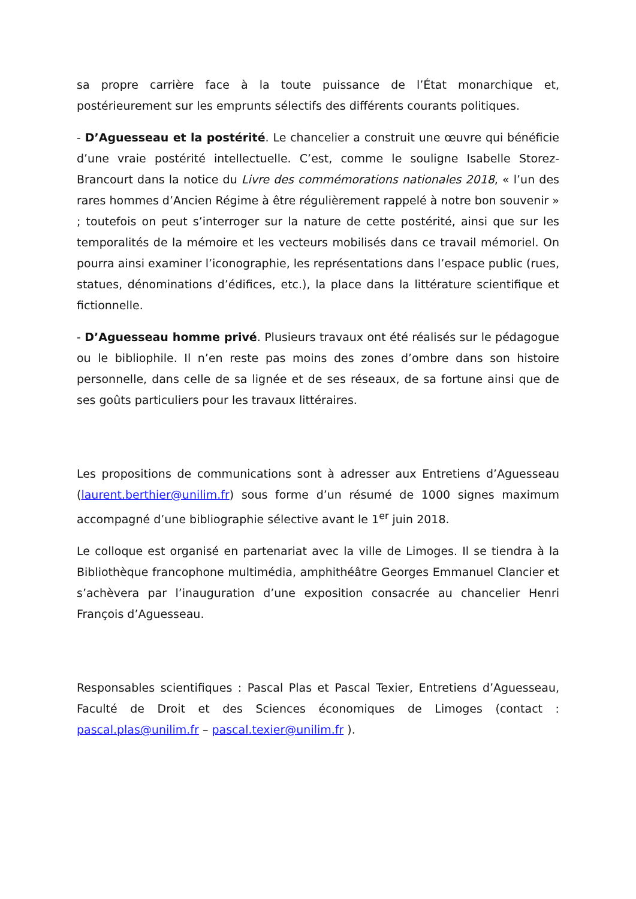sa propre carrière face à la toute puissance de l’État monarchique et, postérieurement sur les emprunts sélectifs des différents courants politiques.
- D’Aguesseau et la postérité. Le chancelier a construit une œuvre qui bénéficie d’une vraie postérité intellectuelle. C’est, comme le souligne Isabelle Storez-Brancourt dans la notice du Livre des commémorations nationales 2018, « l’un des rares hommes d’Ancien Régime à être régulièrement rappelé à notre bon souvenir » ; toutefois on peut s’interroger sur la nature de cette postérité, ainsi que sur les temporalités de la mémoire et les vecteurs mobilisés dans ce travail mémoriel. On pourra ainsi examiner l’iconographie, les représentations dans l’espace public (rues, statues, dénominations d’édifices, etc.), la place dans la littérature scientifique et fictionnelle.
- D’Aguesseau homme privé. Plusieurs travaux ont été réalisés sur le pédagogue ou le bibliophile. Il n’en reste pas moins des zones d’ombre dans son histoire personnelle, dans celle de sa lignée et de ses réseaux, de sa fortune ainsi que de ses goûts particuliers pour les travaux littéraires.
Les propositions de communications sont à adresser aux Entretiens d’Aguesseau (laurent.berthier@unilim.fr) sous forme d’un résumé de 1000 signes maximum accompagné d’une bibliographie sélective avant le 1<sup>er</sup> juin 2018.
Le colloque est organisé en partenariat avec la ville de Limoges. Il se tiendra à la Bibliothèque francophone multimédia, amphithéâtre Georges Emmanuel Clancier et s’achèvera par l’inauguration d’une exposition consacrée au chancelier Henri François d’Aguesseau.
Responsables scientifiques : Pascal Plas et Pascal Texier, Entretiens d’Aguesseau, Faculté de Droit et des Sciences économiques de Limoges (contact : pascal.plas@unilim.fr – pascal.texier@unilim.fr ).